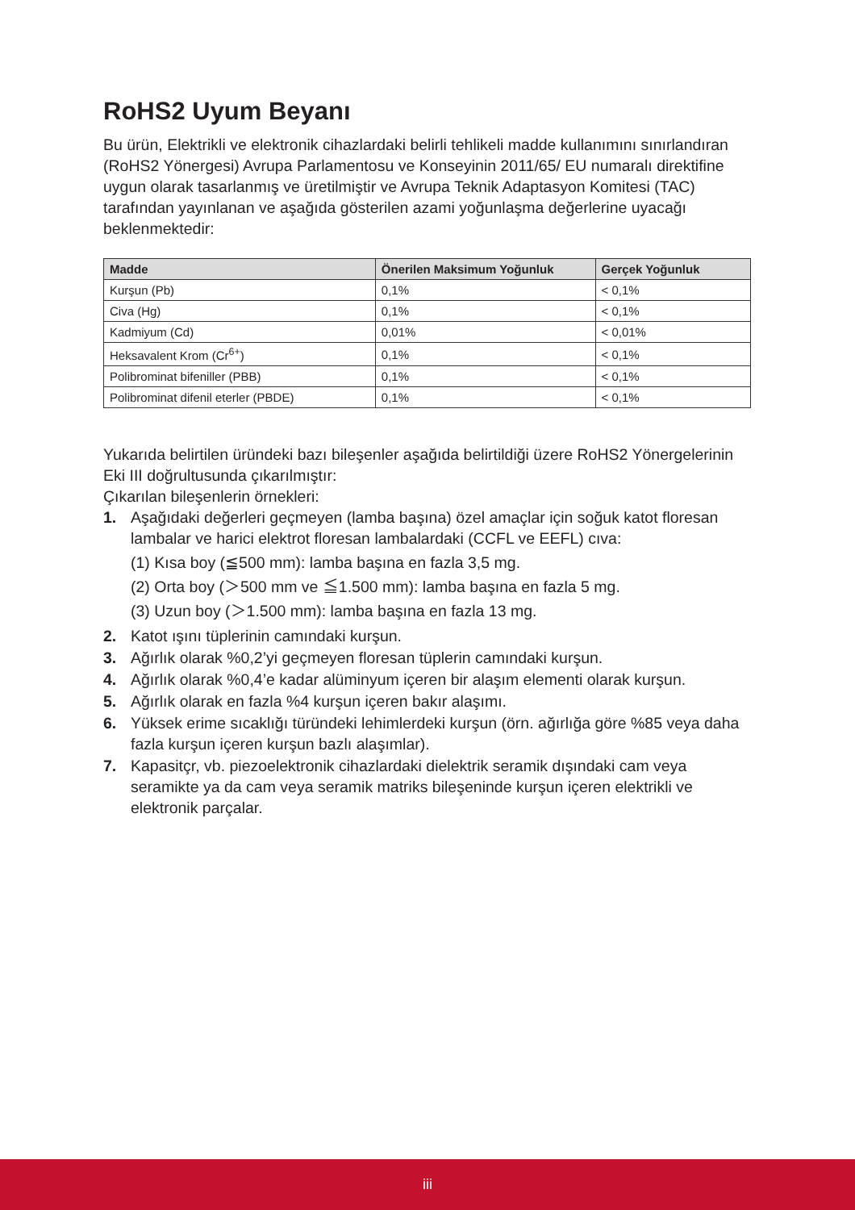RoHS2 Uyum Beyanı
Bu ürün, Elektrikli ve elektronik cihazlardaki belirli tehlikeli madde kullanımını sınırlandıran (RoHS2 Yönergesi) Avrupa Parlamentosu ve Konseyinin 2011/65/ EU numaralı direktifine uygun olarak tasarlanmış ve üretilmiştir ve Avrupa Teknik Adaptasyon Komitesi (TAC) tarafından yayınlanan ve aşağıda gösterilen azami yoğunlaşma değerlerine uyacağı beklenmektedir:
| Madde | Önerilen Maksimum Yoğunluk | Gerçek Yoğunluk |
| --- | --- | --- |
| Kurşun (Pb) | 0,1% | < 0,1% |
| Civa (Hg) | 0,1% | < 0,1% |
| Kadmiyum (Cd) | 0,01% | < 0,01% |
| Heksavalent Krom (Cr<sup>6+</sup>) | 0,1% | < 0,1% |
| Polibrominat bifeniller (PBB) | 0,1% | < 0,1% |
| Polibrominat difenil eterler (PBDE) | 0,1% | < 0,1% |
Yukarıda belirtilen üründeki bazı bileşenler aşağıda belirtildiği üzere RoHS2 Yönergelerinin Eki III doğrultusunda çıkarılmıştır:
Çıkarılan bileşenlerin örnekleri:
1. Aşağıdaki değerleri geçmeyen (lamba başına) özel amaçlar için soğuk katot floresan lambalar ve harici elektrot floresan lambalardaki (CCFL ve EEFL) cıva:
(1) Kısa boy (≦500 mm): lamba başına en fazla 3,5 mg.
(2) Orta boy (＞500 mm ve ≦1.500 mm): lamba başına en fazla 5 mg.
(3) Uzun boy (＞1.500 mm): lamba başına en fazla 13 mg.
2. Katot ışını tüplerinin camındaki kurşun.
3. Ağırlık olarak %0,2’yi geçmeyen floresan tüplerin camındaki kurşun.
4. Ağırlık olarak %0,4’e kadar alüminyum içeren bir alaşım elementi olarak kurşun.
5. Ağırlık olarak en fazla %4 kurşun içeren bakır alaşımı.
6. Yüksek erime sıcaklığı türündeki lehimlerdeki kurşun (örn. ağırlığa göre %85 veya daha fazla kurşun içeren kurşun bazlı alaşımlar).
7. Kapasitçr, vb. piezoelektronik cihazlardaki dielektrik seramik dışındaki cam veya seramikte ya da cam veya seramik matriks bileşeninde kurşun içeren elektrikli ve elektronik parçalar.
iii